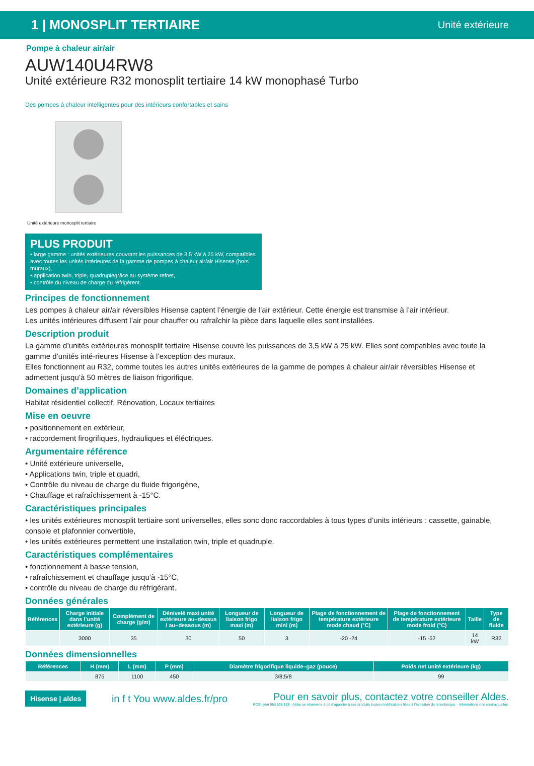1 | MONOSPLIT TERTIAIRE Unité extérieure
Pompe à chaleur air/air
AUW140U4RW8
Unité extérieure R32 monosplit tertiaire 14 kW monophasé Turbo
Des pompes à chaleur intelligentes pour des intérieurs confortables et sains
Unité extérieure monosplit tertiaire
PLUS PRODUIT
• large gamme : unités extérieures couvrant les puissances de 3,5 kW à 25 kW, compatibles avec toutes les unités intérieures de la gamme de pompes à chaleur air/air Hisense (hors muraux),
• application twin, triple, quadruplegrâce au système refnet,
• contrôle du niveau de charge du réfrigérent.
Principes de fonctionnement
Les pompes à chaleur air/air réversibles Hisense captent l’énergie de l’air extérieur. Cette énergie est transmise à l’air intérieur.
Les unités intérieures diffusent l’air pour chauffer ou rafraîchir la pièce dans laquelle elles sont installées.
Description produit
La gamme d’unités extérieures monosplit tertiaire Hisense couvre les puissances de 3,5 kW à 25 kW. Elles sont compatibles avec toute la gamme d’unités inté-rieures Hisense à l’exception des muraux.
Elles fonctionnent au R32, comme toutes les autres unités extérieures de la gamme de pompes à chaleur air/air réversibles Hisense et admettent jusqu’à 50 mètres de liaison frigorifique.
Domaines d’application
Habitat résidentiel collectif, Rénovation, Locaux tertiaires
Mise en oeuvre
• positionnement en extérieur,
• raccordement firogrifiques, hydrauliques et éléctriques.
Argumentaire référence
• Unité extérieure universelle,
• Applications twin, triple et quadri,
• Contrôle du niveau de charge du fluide frigorigène,
• Chauffage et rafraîchissement à -15°C.
Caractéristiques principales
• les unités extérieures monosplit tertiaire sont universelles, elles sonc donc raccordables à tous types d’units intérieurs : cassette, gainable, console et plafonnier convertible,
• les unités extérieures permettent une installation twin, triple et quadruple.
Caractéristiques complémentaires
• fonctionnement à basse tension,
• rafraîchissement et chauffage jusqu’à -15°C,
• contrôle du niveau de charge du réfrigérant.
Données générales
| Références | Charge initiale dans l’unité extérieure (g) | Complément de charge (g/m) | Dénivelé maxi unité extérieure au–dessus / au–dessous (m) | Longueur de liaison frigo maxi (m) | Longueur de liaison frigo mini (m) | Plage de fonctionnement de température extérieure mode chaud (°C) | Plage de fonctionnement de température extérieure mode froid (°C) | Taille | Type de fluide |
| --- | --- | --- | --- | --- | --- | --- | --- | --- | --- |
| | 3000 | 35 | 30 | 50 | 3 | -20 -24 | -15 -52 | 14 kW | R32 |
Données dimensionnelles
| Références | H (mm) | L (mm) | P (mm) | Diamètre frigorifique liquide–gaz (pouce) | Poids net unité extérieure (kg) |
| --- | --- | --- | --- | --- | --- |
| | 875 | 1100 | 450 | 3/8;5/8 | 99 |
Hisense | aldes
in f t You www.aldes.fr/pro
Pour en savoir plus, contactez votre conseiller Aldes.
RCS Lyon 956 506 828 - Aldes se réserve le droit d’apporter à ses produits toutes modifications liées à l’évolution de la technique. - Informations non contractuelles.